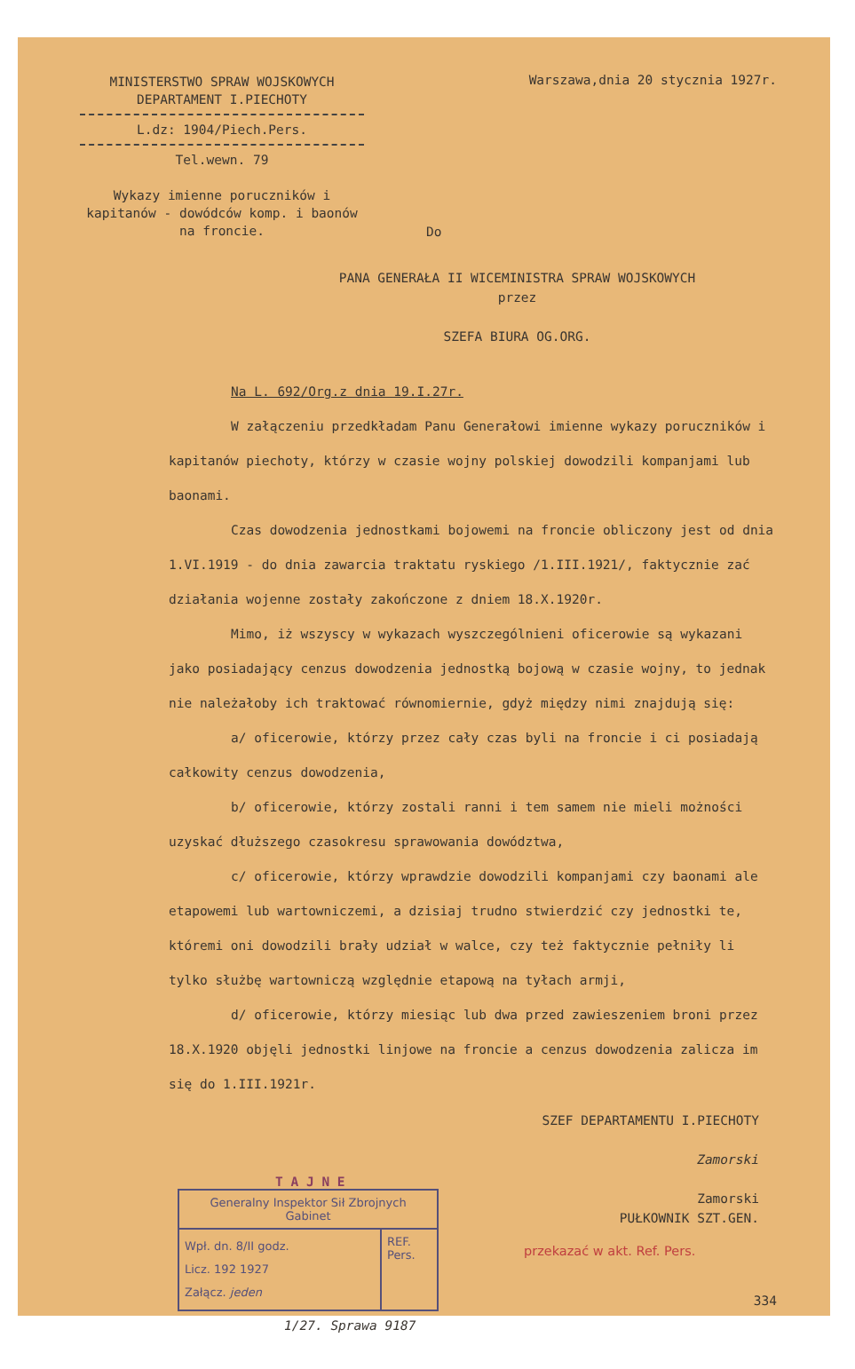MINISTERSTWO SPRAW WOJSKOWYCH
DEPARTAMENT I.PIECHOTY
L.dz: 1904/Piech.Pers.
Tel.wewn. 79
Wykazy imienne poruczników i kapitanów - dowódców komp. i baonów na froncie.
Warszawa,dnia 20 stycznia 1927r.
Do
PANA GENERAŁA II WICEMINISTRA SPRAW WOJSKOWYCH
przez
SZEFA BIURA OG.ORG.
Na L. 692/Org.z dnia 19.I.27r.
W załączeniu przedkładam Panu Generałowi imienne wykazy poruczników i kapitanów piechoty, którzy w czasie wojny polskiej dowodzili kompanjami lub baonami.
Czas dowodzenia jednostkami bojowemi na froncie obliczony jest od dnia 1.VI.1919 - do dnia zawarcia traktatu ryskiego /1.III.1921/, faktycznie zać działania wojenne zostały zakończone z dniem 18.X.1920r.
Mimo, iż wszyscy w wykazach wyszczególnieni oficerowie są wykazani jako posiadający cenzus dowodzenia jednostką bojową w czasie wojny, to jednak nie należałoby ich traktować równomiernie, gdyż między nimi znajdują się:
a/ oficerowie, którzy przez cały czas byli na froncie i ci posiadają całkowity cenzus dowodzenia,
b/ oficerowie, którzy zostali ranni i tem samem nie mieli możności uzyskać dłuższego czasokresu sprawowania dowództwa,
c/ oficerowie, którzy wprawdzie dowodzili kompanjami czy baonami ale etapowemi lub wartowniczemi, a dzisiaj trudno stwierdzić czy jednostki te, któremi oni dowodzili brały udział w walce, czy też faktycznie pełniły li tylko służbę wartowniczą względnie etapową na tyłach armji,
d/ oficerowie, którzy miesiąc lub dwa przed zawieszeniem broni przez 18.X.1920 objęli jednostki linjowe na froncie a cenzus dowodzenia zalicza im się do 1.III.1921r.
SZEF DEPARTAMENTU I.PIECHOTY
Zamorski
Zamorski
PUŁKOWNIK SZT.GEN.
T A J N E
Generalny Inspektor Sił Zbrojnych
Gabinet
Wpł. dn. 8/II godz.
Licz. 192 1927
Załącz. jeden
REF.
Pers.
1/27. Sprawa 9187
przekazać w akt. Ref. Pers.
334